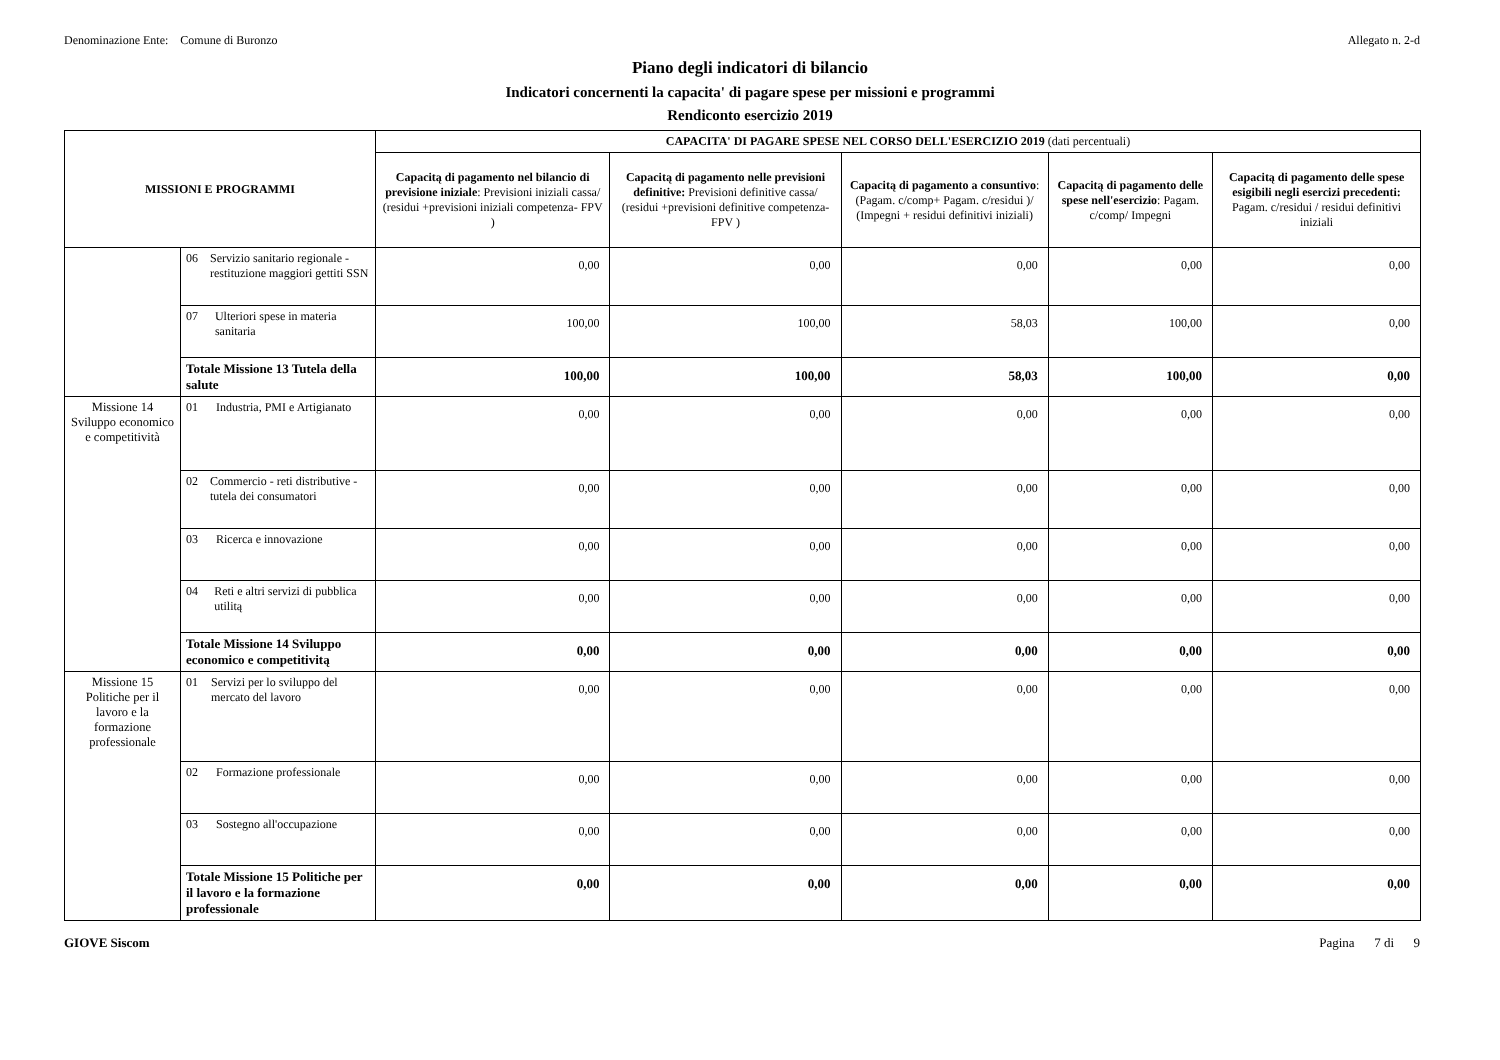Denominazione Ente: Comune di Buronzo Allegato n. 2-d
Piano degli indicatori di bilancio
Indicatori concernenti la capacita' di pagare spese per missioni e programmi
Rendiconto esercizio 2019
| MISSIONI E PROGRAMMI | | CAPACITA' DI PAGARE SPESE NEL CORSO DELL'ESERCIZIO 2019 (dati percentuali) | | | | |
| --- | --- | --- | --- | --- | --- | --- |
| | | Capacitą di pagamento nel bilancio di previsione iniziale : Previsioni iniziali cassa/ (residui +previsioni iniziali competenza- FPV ) | Capacitą di pagamento nelle previsioni definitive: Previsioni definitive cassa/ (residui +previsioni definitive competenza- FPV ) | Capacitą di pagamento a consuntivo : (Pagam. c/comp+ Pagam. c/residui )/ (Impegni + residui definitivi iniziali) | Capacitą di pagamento delle spese nell'esercizio : Pagam. c/comp/ Impegni | Capacitą di pagamento delle spese esigibili negli esercizi precedenti: Pagam. c/residui / residui definitivi iniziali |
| | 06 Servizio sanitario regionale - restituzione maggiori gettiti SSN | 0,00 | 0,00 | 0,00 | 0,00 | 0,00 |
| | 07 Ulteriori spese in materia sanitaria | 100,00 | 100,00 | 58,03 | 100,00 | 0,00 |
| | Totale Missione 13 Tutela della salute | 100,00 | 100,00 | 58,03 | 100,00 | 0,00 |
| Missione 14 Sviluppo economico e competitività | 01 Industria, PMI e Artigianato | 0,00 | 0,00 | 0,00 | 0,00 | 0,00 |
| | 02 Commercio - reti distributive - tutela dei consumatori | 0,00 | 0,00 | 0,00 | 0,00 | 0,00 |
| | 03 Ricerca e innovazione | 0,00 | 0,00 | 0,00 | 0,00 | 0,00 |
| | 04 Reti e altri servizi di pubblica utilitą | 0,00 | 0,00 | 0,00 | 0,00 | 0,00 |
| | Totale Missione 14 Sviluppo economico e competitivitą | 0,00 | 0,00 | 0,00 | 0,00 | 0,00 |
| Missione 15 Politiche per il lavoro e la formazione professionale | 01 Servizi per lo sviluppo del mercato del lavoro | 0,00 | 0,00 | 0,00 | 0,00 | 0,00 |
| | 02 Formazione professionale | 0,00 | 0,00 | 0,00 | 0,00 | 0,00 |
| | 03 Sostegno all'occupazione | 0,00 | 0,00 | 0,00 | 0,00 | 0,00 |
| | Totale Missione 15 Politiche per il lavoro e la formazione professionale | 0,00 | 0,00 | 0,00 | 0,00 | 0,00 |
GIOVE Siscom Pagina 7 di 9